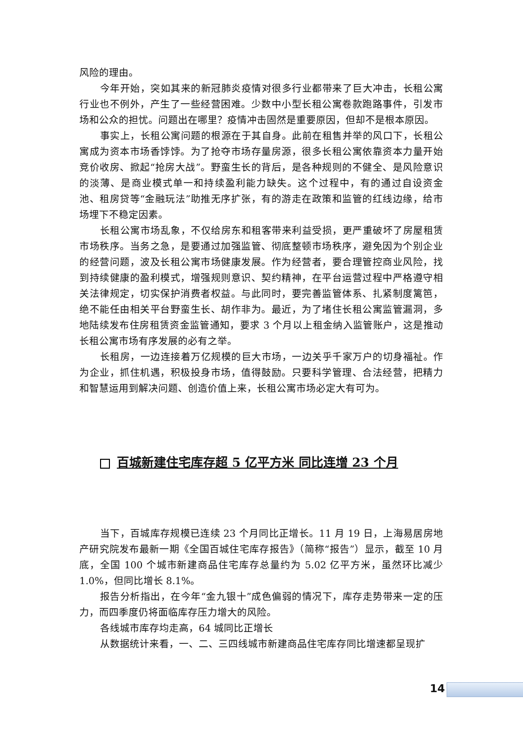风险的理由。
今年开始，突如其来的新冠肺炎疫情对很多行业都带来了巨大冲击，长租公寓行业也不例外，产生了一些经营困难。少数中小型长租公寓卷款跑路事件，引发市场和公众的担忧。问题出在哪里？疫情冲击固然是重要原因，但却不是根本原因。
事实上，长租公寓问题的根源在于其自身。此前在租售并举的风口下，长租公寓成为资本市场香饽饽。为了抢夺市场存量房源，很多长租公寓依靠资本力量开始竞价收房、掀起“抢房大战”。野蛮生长的背后，是各种规则的不健全、是风险意识的淡薄、是商业模式单一和持续盈利能力缺失。这个过程中，有的通过自设资金池、租房贷等“金融玩法”助推无序扩张，有的游走在政策和监管的红线边缘，给市场埋下不稳定因素。
长租公寓市场乱象，不仅给房东和租客带来利益受损，更严重破坏了房屋租赁市场秩序。当务之急，是要通过加强监管、彻底整顿市场秩序，避免因为个别企业的经营问题，波及长租公寓市场健康发展。作为经营者，要合理管控商业风险，找到持续健康的盈利模式，增强规则意识、契约精神，在平台运营过程中严格遵守相关法律规定，切实保护消费者权益。与此同时，要完善监管体系、扎紧制度篱笆，绝不能任由相关平台野蛮生长、胡作非为。最近，为了堵住长租公寓监管漏洞，多地陆续发布住房租赁资金监管通知，要求 3 个月以上租金纳入监管账户，这是推动长租公寓市场有序发展的必有之举。
长租房，一边连接着万亿规模的巨大市场，一边关乎千家万户的切身福祉。作为企业，抓住机遇，积极投身市场，值得鼓励。只要科学管理、合法经营，把精力和智慧运用到解决问题、创造价值上来，长租公寓市场必定大有可为。
百城新建住宅库存超 5 亿平方米 同比连增 23 个月
当下，百城库存规模已连续 23 个月同比正增长。11 月 19 日，上海易居房地产研究院发布最新一期《全国百城住宅库存报告》（简称“报告”）显示，截至 10 月底，全国 100 个城市新建商品住宅库存总量约为 5.02 亿平方米，虽然环比减少 1.0%，但同比增长 8.1%。
报告分析指出，在今年“金九银十”成色偏弱的情况下，库存走势带来一定的压力，而四季度仍将面临库存压力增大的风险。
各线城市库存均走高，64 城同比正增长
从数据统计来看，一、二、三四线城市新建商品住宅库存同比增速都呈现扩
14